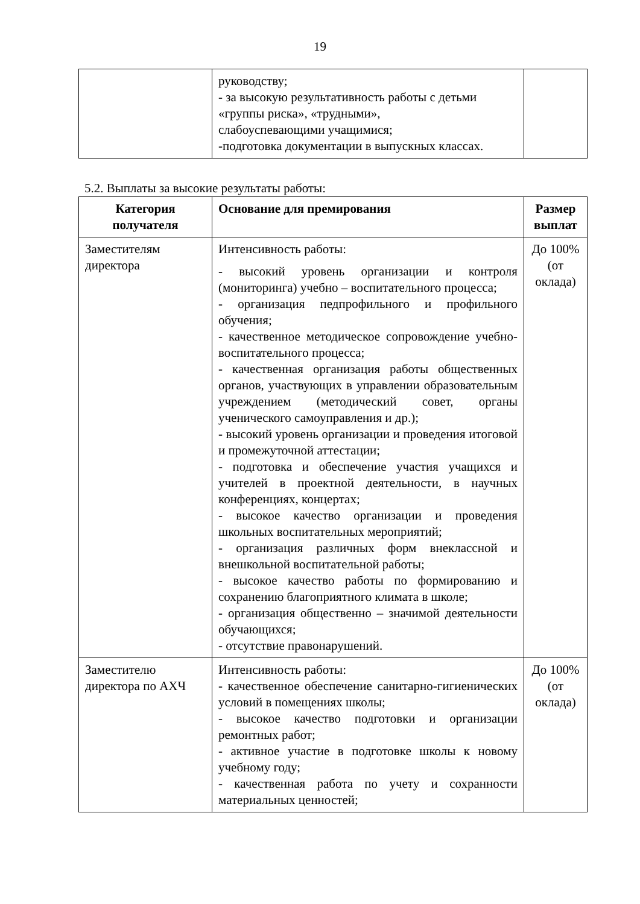19
| | руководству; - за высокую результативность работы с детьми «группы риска», «трудными», слабоуспевающими учащимися; -подготовка документации в выпускных классах. | |
5.2. Выплаты за высокие результаты работы:
| Категория получателя | Основание для премирования | Размер выплат |
| --- | --- | --- |
| Заместителям директора | Интенсивность работы: - высокий уровень организации и контроля (мониторинга) учебно – воспитательного процесса; - организация педпрофильного и профильного обучения; - качественное методическое сопровождение учебно-воспитательного процесса; - качественная организация работы общественных органов, участвующих в управлении образовательным учреждением (методический совет, органы ученического самоуправления и др.); - высокий уровень организации и проведения итоговой и промежуточной аттестации; - подготовка и обеспечение участия учащихся и учителей в проектной деятельности, в научных конференциях, концертах; - высокое качество организации и проведения школьных воспитательных мероприятий; - организация различных форм внеклассной и внешкольной воспитательной работы; - высокое качество работы по формированию и сохранению благоприятного климата в школе; - организация общественно – значимой деятельности обучающихся; - отсутствие правонарушений. | До 100% (от оклада) |
| Заместителю директора по АХЧ | Интенсивность работы: - качественное обеспечение санитарно-гигиенических условий в помещениях школы; - высокое качество подготовки и организации ремонтных работ; - активное участие в подготовке школы к новому учебному году; - качественная работа по учету и сохранности материальных ценностей; | До 100% (от оклада) |